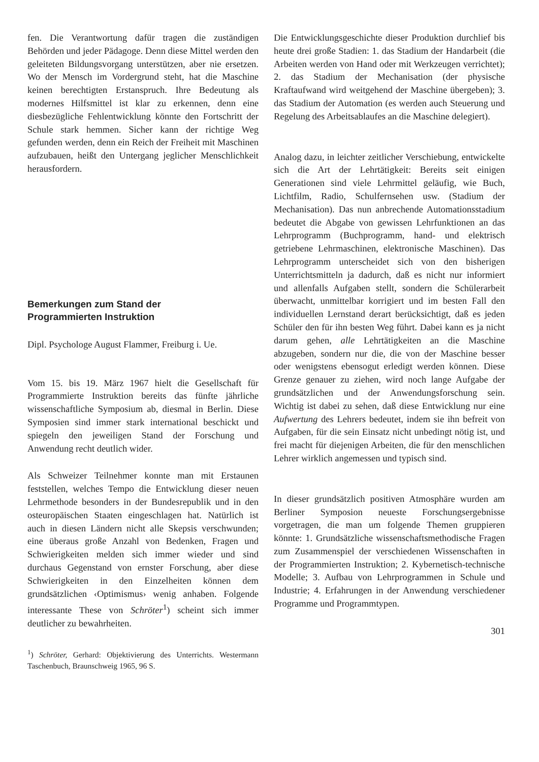fen. Die Verantwortung dafür tragen die zuständigen Behörden und jeder Pädagoge. Denn diese Mittel werden den geleiteten Bildungsvorgang unterstützen, aber nie ersetzen. Wo der Mensch im Vordergrund steht, hat die Maschine keinen berechtigten Erstanspruch. Ihre Bedeutung als modernes Hilfsmittel ist klar zu erkennen, denn eine diesbezügliche Fehlentwicklung könnte den Fortschritt der Schule stark hemmen. Sicher kann der richtige Weg gefunden werden, denn ein Reich der Freiheit mit Maschinen aufzubauen, heißt den Untergang jeglicher Menschlichkeit herausfordern.
Bemerkungen zum Stand der
Programmierten Instruktion
Dipl. Psychologe August Flammer, Freiburg i. Ue.
Vom 15. bis 19. März 1967 hielt die Gesellschaft für Programmierte Instruktion bereits das fünfte jährliche wissenschaftliche Symposium ab, diesmal in Berlin. Diese Symposien sind immer stark international beschickt und spiegeln den jeweiligen Stand der Forschung und Anwendung recht deutlich wider.
Als Schweizer Teilnehmer konnte man mit Erstaunen feststellen, welches Tempo die Entwicklung dieser neuen Lehrmethode besonders in der Bundesrepublik und in den osteuropäischen Staaten eingeschlagen hat. Natürlich ist auch in diesen Ländern nicht alle Skepsis verschwunden; eine überaus große Anzahl von Bedenken, Fragen und Schwierigkeiten melden sich immer wieder und sind durchaus Gegenstand von ernster Forschung, aber diese Schwierigkeiten in den Einzelheiten können dem grundsätzlichen ‹Optimismus› wenig anhaben. Folgende interessante These von Schröter<sup>1</sup>) scheint sich immer deutlicher zu bewahrheiten.
<sup>1</sup>) Schröter, Gerhard: Objektivierung des Unterrichts. Westermann Taschenbuch, Braunschweig 1965, 96 S.
Die Entwicklungsgeschichte dieser Produktion durchlief bis heute drei große Stadien: 1. das Stadium der Handarbeit (die Arbeiten werden von Hand oder mit Werkzeugen verrichtet); 2. das Stadium der Mechanisation (der physische Kraftaufwand wird weitgehend der Maschine übergeben); 3. das Stadium der Automation (es werden auch Steuerung und Regelung des Arbeitsablaufes an die Maschine delegiert).
Analog dazu, in leichter zeitlicher Verschiebung, entwickelte sich die Art der Lehrtätigkeit: Bereits seit einigen Generationen sind viele Lehrmittel geläufig, wie Buch, Lichtfilm, Radio, Schulfernsehen usw. (Stadium der Mechanisation). Das nun anbrechende Automationsstadium bedeutet die Abgabe von gewissen Lehrfunktionen an das Lehrprogramm (Buchprogramm, hand- und elektrisch getriebene Lehrmaschinen, elektronische Maschinen). Das Lehrprogramm unterscheidet sich von den bisherigen Unterrichtsmitteln ja dadurch, daß es nicht nur informiert und allenfalls Aufgaben stellt, sondern die Schülerarbeit überwacht, unmittelbar korrigiert und im besten Fall den individuellen Lernstand derart berücksichtigt, daß es jeden Schüler den für ihn besten Weg führt. Dabei kann es ja nicht darum gehen, alle Lehrtätigkeiten an die Maschine abzugeben, sondern nur die, die von der Maschine besser oder wenigstens ebensogut erledigt werden können. Diese Grenze genauer zu ziehen, wird noch lange Aufgabe der grundsätzlichen und der Anwendungsforschung sein. Wichtig ist dabei zu sehen, daß diese Entwicklung nur eine Aufwertung des Lehrers bedeutet, indem sie ihn befreit von Aufgaben, für die sein Einsatz nicht unbedingt nötig ist, und frei macht für diejenigen Arbeiten, die für den menschlichen Lehrer wirklich angemessen und typisch sind.
In dieser grundsätzlich positiven Atmosphäre wurden am Berliner Symposion neueste Forschungsergebnisse vorgetragen, die man um folgende Themen gruppieren könnte: 1. Grundsätzliche wissenschaftsmethodische Fragen zum Zusammenspiel der verschiedenen Wissenschaften in der Programmierten Instruktion; 2. Kybernetisch-technische Modelle; 3. Aufbau von Lehrprogrammen in Schule und Industrie; 4. Erfahrungen in der Anwendung verschiedener Programme und Programmtypen.
301